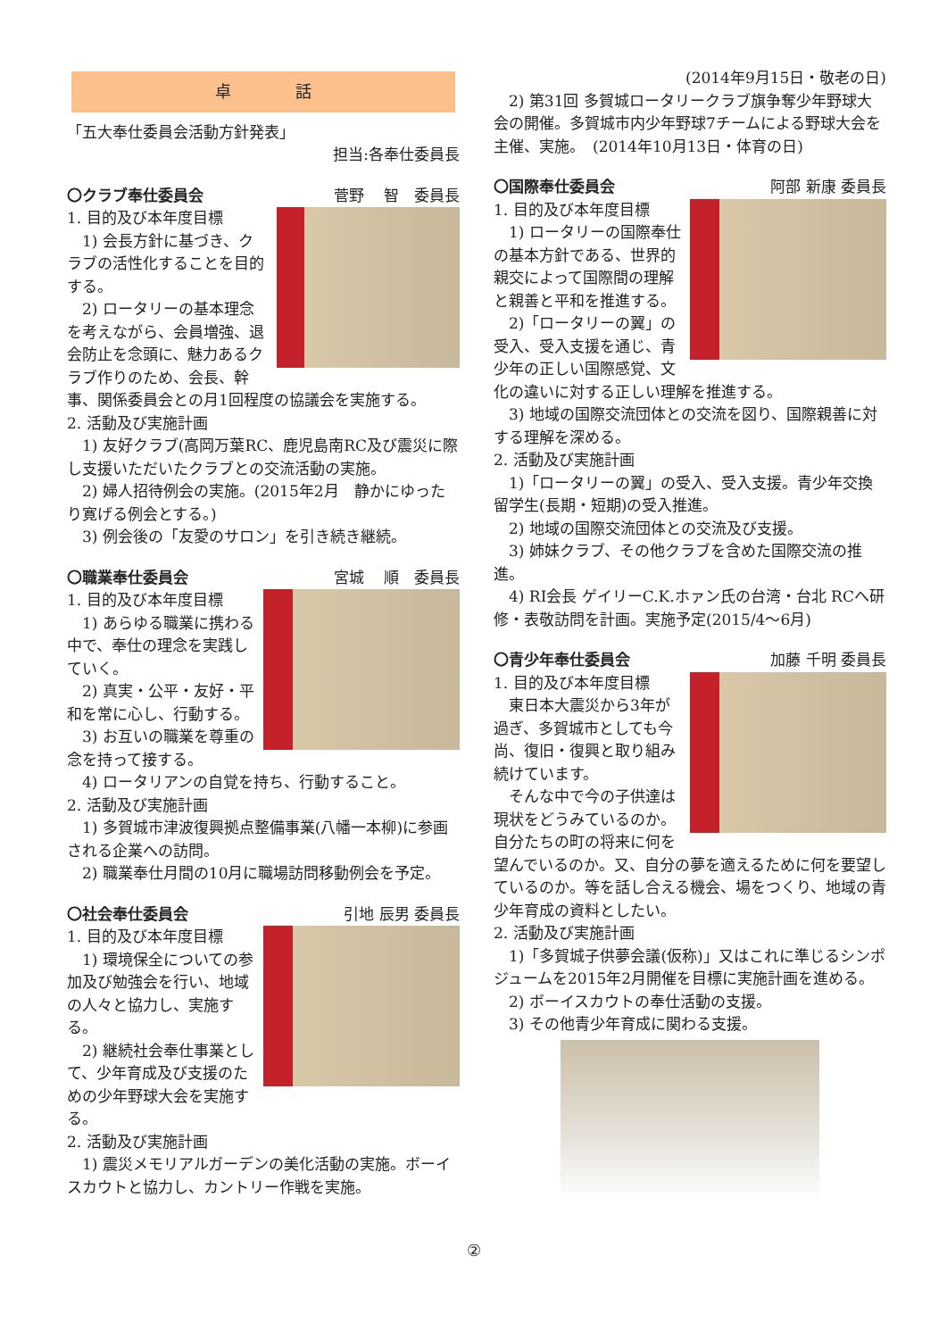卓　　　　話
「五大奉仕委員会活動方針発表」
担当:各奉仕委員長
〇クラブ奉仕委員会 菅野　 智　委員長
1. 目的及び本年度目標
　1) 会長方針に基づき、クラブの活性化することを目的する。
　2) ロータリーの基本理念を考えながら、会員増強、退会防止を念頭に、魅力あるクラブ作りのため、会長、幹事、関係委員会との月1回程度の協議会を実施する。
2. 活動及び実施計画
　1) 友好クラブ(高岡万葉RC、鹿児島南RC及び震災に際し支援いただいたクラブとの交流活動の実施。
　2) 婦人招待例会の実施。(2015年2月　静かにゆったり寛げる例会とする。)
　3) 例会後の「友愛のサロン」を引き続き継続。
〇職業奉仕委員会 宮城　 順　委員長
1. 目的及び本年度目標
　1) あらゆる職業に携わる中で、奉仕の理念を実践していく。
　2) 真実・公平・友好・平和を常に心し、行動する。
　3) お互いの職業を尊重の念を持って接する。
　4) ロータリアンの自覚を持ち、行動すること。
2. 活動及び実施計画
　1) 多賀城市津波復興拠点整備事業(八幡一本柳)に参画される企業への訪問。
　2) 職業奉仕月間の10月に職場訪問移動例会を予定。
〇社会奉仕委員会 引地 辰男 委員長
1. 目的及び本年度目標
　1) 環境保全についての参加及び勉強会を行い、地域の人々と協力し、実施する。
　2) 継続社会奉仕事業として、少年育成及び支援のための少年野球大会を実施する。
2. 活動及び実施計画
　1) 震災メモリアルガーデンの美化活動の実施。ボーイスカウトと協力し、カントリー作戦を実施。
(2014年9月15日・敬老の日)
　2) 第31回 多賀城ロータリークラブ旗争奪少年野球大会の開催。多賀城市内少年野球7チームによる野球大会を主催、実施。　(2014年10月13日・体育の日)
〇国際奉仕委員会 阿部 新康 委員長
1. 目的及び本年度目標
　1) ロータリーの国際奉仕の基本方針である、世界的親交によって国際間の理解と親善と平和を推進する。
　2)「ロータリーの翼」の受入、受入支援を通じ、青少年の正しい国際感覚、文化の違いに対する正しい理解を推進する。
　3) 地域の国際交流団体との交流を図り、国際親善に対する理解を深める。
2. 活動及び実施計画
　1)「ロータリーの翼」の受入、受入支援。青少年交換留学生(長期・短期)の受入推進。
　2) 地域の国際交流団体との交流及び支援。
　3) 姉妹クラブ、その他クラブを含めた国際交流の推進。
　4) RI会長 ゲイリーC.K.ホァン氏の台湾・台北 RCへ研修・表敬訪問を計画。実施予定(2015/4～6月)
〇青少年奉仕委員会 加藤 千明 委員長
1. 目的及び本年度目標
　東日本大震災から3年が過ぎ、多賀城市としても今尚、復旧・復興と取り組み続けています。
　そんな中で今の子供達は現状をどうみているのか。自分たちの町の将来に何を望んでいるのか。又、自分の夢を適えるために何を要望しているのか。等を話し合える機会、場をつくり、地域の青少年育成の資料としたい。
2. 活動及び実施計画
　1)「多賀城子供夢会議(仮称)」又はこれに準じるシンポジュームを2015年2月開催を目標に実施計画を進める。
　2) ボーイスカウトの奉仕活動の支援。
　3) その他青少年育成に関わる支援。
②